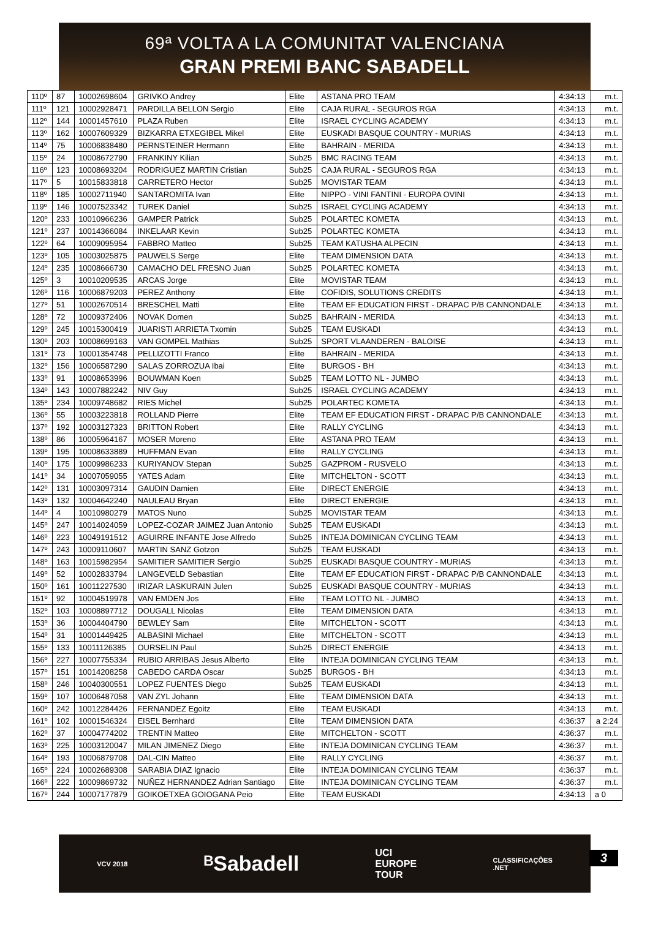69ª VOLTA A LA COMUNITAT VALENCIANA
GRAN PREMI BANC SABADELL
| 110º | 87 | 10002698604 | GRIVKO Andrey | Elite | ASTANA PRO TEAM | 4:34:13 | m.t. |
| 111º | 121 | 10002928471 | PARDILLA BELLON Sergio | Elite | CAJA RURAL - SEGUROS RGA | 4:34:13 | m.t. |
| 112º | 144 | 10001457610 | PLAZA Ruben | Elite | ISRAEL CYCLING ACADEMY | 4:34:13 | m.t. |
| 113º | 162 | 10007609329 | BIZKARRA ETXEGIBEL Mikel | Elite | EUSKADI BASQUE COUNTRY - MURIAS | 4:34:13 | m.t. |
| 114º | 75 | 10006838480 | PERNSTEINER Hermann | Elite | BAHRAIN - MERIDA | 4:34:13 | m.t. |
| 115º | 24 | 10008672790 | FRANKINY Kilian | Sub25 | BMC RACING TEAM | 4:34:13 | m.t. |
| 116º | 123 | 10008693204 | RODRIGUEZ MARTIN Cristian | Sub25 | CAJA RURAL - SEGUROS RGA | 4:34:13 | m.t. |
| 117º | 5 | 10015833818 | CARRETERO Hector | Sub25 | MOVISTAR TEAM | 4:34:13 | m.t. |
| 118º | 185 | 10002711940 | SANTAROMITA Ivan | Elite | NIPPO - VINI FANTINI - EUROPA OVINI | 4:34:13 | m.t. |
| 119º | 146 | 10007523342 | TUREK Daniel | Sub25 | ISRAEL CYCLING ACADEMY | 4:34:13 | m.t. |
| 120º | 233 | 10010966236 | GAMPER Patrick | Sub25 | POLARTEC KOMETA | 4:34:13 | m.t. |
| 121º | 237 | 10014366084 | INKELAAR Kevin | Sub25 | POLARTEC KOMETA | 4:34:13 | m.t. |
| 122º | 64 | 10009095954 | FABBRO Matteo | Sub25 | TEAM KATUSHA ALPECIN | 4:34:13 | m.t. |
| 123º | 105 | 10003025875 | PAUWELS Serge | Elite | TEAM DIMENSION DATA | 4:34:13 | m.t. |
| 124º | 235 | 10008666730 | CAMACHO DEL FRESNO Juan | Sub25 | POLARTEC KOMETA | 4:34:13 | m.t. |
| 125º | 3 | 10010209535 | ARCAS Jorge | Elite | MOVISTAR TEAM | 4:34:13 | m.t. |
| 126º | 116 | 10006879203 | PEREZ Anthony | Elite | COFIDIS, SOLUTIONS CREDITS | 4:34:13 | m.t. |
| 127º | 51 | 10002670514 | BRESCHEL Matti | Elite | TEAM EF EDUCATION FIRST - DRAPAC P/B CANNONDALE | 4:34:13 | m.t. |
| 128º | 72 | 10009372406 | NOVAK Domen | Sub25 | BAHRAIN - MERIDA | 4:34:13 | m.t. |
| 129º | 245 | 10015300419 | JUARISTI ARRIETA Txomin | Sub25 | TEAM EUSKADI | 4:34:13 | m.t. |
| 130º | 203 | 10008699163 | VAN GOMPEL Mathias | Sub25 | SPORT VLAANDEREN - BALOISE | 4:34:13 | m.t. |
| 131º | 73 | 10001354748 | PELLIZOTTI Franco | Elite | BAHRAIN - MERIDA | 4:34:13 | m.t. |
| 132º | 156 | 10006587290 | SALAS ZORROZUA Ibai | Elite | BURGOS - BH | 4:34:13 | m.t. |
| 133º | 91 | 10008653996 | BOUWMAN Koen | Sub25 | TEAM LOTTO NL - JUMBO | 4:34:13 | m.t. |
| 134º | 143 | 10007882242 | NIV Guy | Sub25 | ISRAEL CYCLING ACADEMY | 4:34:13 | m.t. |
| 135º | 234 | 10009748682 | RIES Michel | Sub25 | POLARTEC KOMETA | 4:34:13 | m.t. |
| 136º | 55 | 10003223818 | ROLLAND Pierre | Elite | TEAM EF EDUCATION FIRST - DRAPAC P/B CANNONDALE | 4:34:13 | m.t. |
| 137º | 192 | 10003127323 | BRITTON Robert | Elite | RALLY CYCLING | 4:34:13 | m.t. |
| 138º | 86 | 10005964167 | MOSER Moreno | Elite | ASTANA PRO TEAM | 4:34:13 | m.t. |
| 139º | 195 | 10008633889 | HUFFMAN Evan | Elite | RALLY CYCLING | 4:34:13 | m.t. |
| 140º | 175 | 10009986233 | KURIYANOV Stepan | Sub25 | GAZPROM - RUSVELO | 4:34:13 | m.t. |
| 141º | 34 | 10007059055 | YATES Adam | Elite | MITCHELTON - SCOTT | 4:34:13 | m.t. |
| 142º | 131 | 10003097314 | GAUDIN Damien | Elite | DIRECT ENERGIE | 4:34:13 | m.t. |
| 143º | 132 | 10004642240 | NAULEAU Bryan | Elite | DIRECT ENERGIE | 4:34:13 | m.t. |
| 144º | 4 | 10010980279 | MATOS Nuno | Sub25 | MOVISTAR TEAM | 4:34:13 | m.t. |
| 145º | 247 | 10014024059 | LOPEZ-COZAR JAIMEZ Juan Antonio | Sub25 | TEAM EUSKADI | 4:34:13 | m.t. |
| 146º | 223 | 10049191512 | AGUIRRE INFANTE Jose Alfredo | Sub25 | INTEJA DOMINICAN CYCLING TEAM | 4:34:13 | m.t. |
| 147º | 243 | 10009110607 | MARTIN SANZ Gotzon | Sub25 | TEAM EUSKADI | 4:34:13 | m.t. |
| 148º | 163 | 10015982954 | SAMITIER SAMITIER Sergio | Sub25 | EUSKADI BASQUE COUNTRY - MURIAS | 4:34:13 | m.t. |
| 149º | 52 | 10002833794 | LANGEVELD Sebastian | Elite | TEAM EF EDUCATION FIRST - DRAPAC P/B CANNONDALE | 4:34:13 | m.t. |
| 150º | 161 | 10011227530 | IRIZAR LASKURAIN Julen | Sub25 | EUSKADI BASQUE COUNTRY - MURIAS | 4:34:13 | m.t. |
| 151º | 92 | 10004519978 | VAN EMDEN Jos | Elite | TEAM LOTTO NL - JUMBO | 4:34:13 | m.t. |
| 152º | 103 | 10008897712 | DOUGALL Nicolas | Elite | TEAM DIMENSION DATA | 4:34:13 | m.t. |
| 153º | 36 | 10004404790 | BEWLEY Sam | Elite | MITCHELTON - SCOTT | 4:34:13 | m.t. |
| 154º | 31 | 10001449425 | ALBASINI Michael | Elite | MITCHELTON - SCOTT | 4:34:13 | m.t. |
| 155º | 133 | 10011126385 | OURSELIN Paul | Sub25 | DIRECT ENERGIE | 4:34:13 | m.t. |
| 156º | 227 | 10007755334 | RUBIO ARRIBAS Jesus Alberto | Elite | INTEJA DOMINICAN CYCLING TEAM | 4:34:13 | m.t. |
| 157º | 151 | 10014208258 | CABEDO CARDA Oscar | Sub25 | BURGOS - BH | 4:34:13 | m.t. |
| 158º | 246 | 10040300551 | LOPEZ FUENTES Diego | Sub25 | TEAM EUSKADI | 4:34:13 | m.t. |
| 159º | 107 | 10006487058 | VAN ZYL Johann | Elite | TEAM DIMENSION DATA | 4:34:13 | m.t. |
| 160º | 242 | 10012284426 | FERNANDEZ Egoitz | Elite | TEAM EUSKADI | 4:34:13 | m.t. |
| 161º | 102 | 10001546324 | EISEL Bernhard | Elite | TEAM DIMENSION DATA | 4:36:37 | a 2:24 |
| 162º | 37 | 10004774202 | TRENTIN Matteo | Elite | MITCHELTON - SCOTT | 4:36:37 | m.t. |
| 163º | 225 | 10003120047 | MILAN JIMENEZ Diego | Elite | INTEJA DOMINICAN CYCLING TEAM | 4:36:37 | m.t. |
| 164º | 193 | 10006879708 | DAL-CIN Matteo | Elite | RALLY CYCLING | 4:36:37 | m.t. |
| 165º | 224 | 10002689308 | SARABIA DIAZ Ignacio | Elite | INTEJA DOMINICAN CYCLING TEAM | 4:36:37 | m.t. |
| 166º | 222 | 10009869732 | NUÑEZ HERNANDEZ Adrian Santiago | Elite | INTEJA DOMINICAN CYCLING TEAM | 4:36:37 | m.t. |
| 167º | 244 | 10007177879 | GOIKOETXEA GOIOGANA Peio | Elite | TEAM EUSKADI | 4:34:13 | a 0 |
VCV 2018 ᴮSabadell UCI
EUROPE
TOUR CLASSIFICAÇÕES
.NET
3